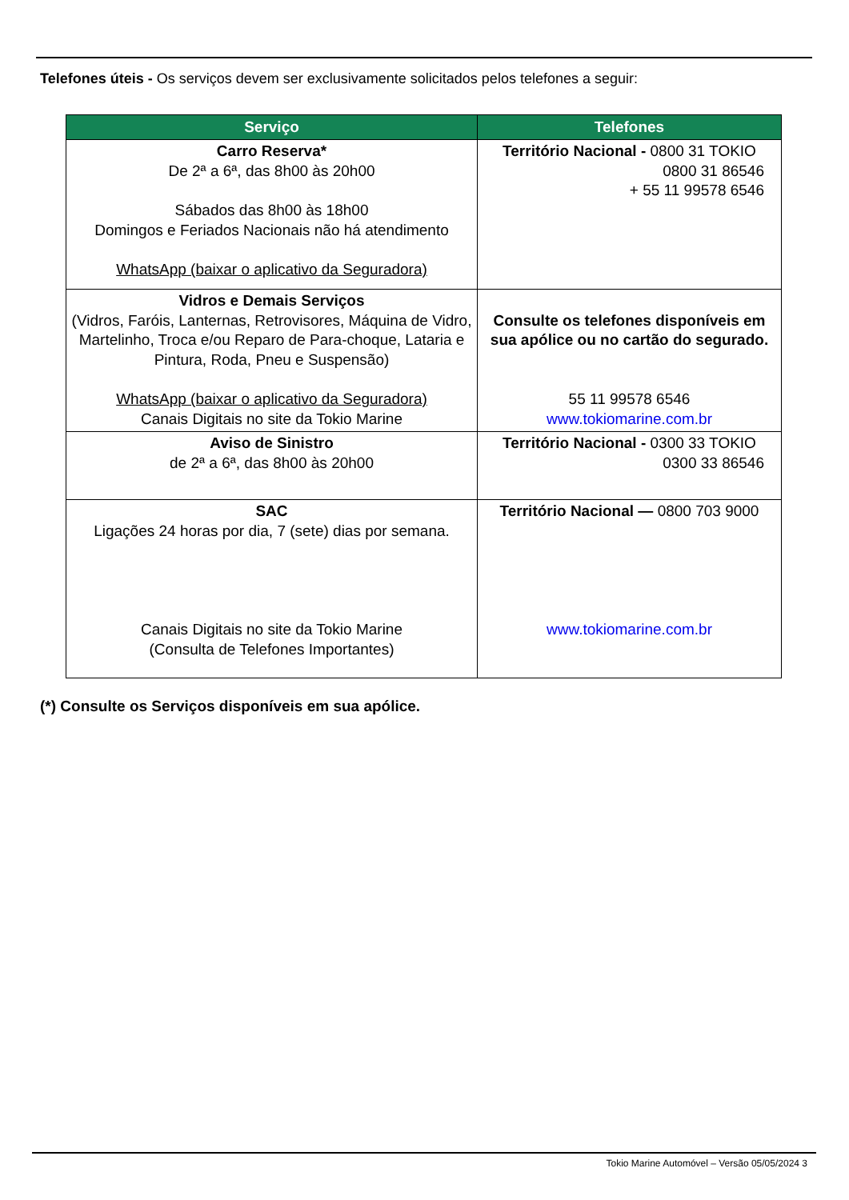Telefones úteis - Os serviços devem ser exclusivamente solicitados pelos telefones a seguir:
| Serviço | Telefones |
| --- | --- |
| Carro Reserva* De 2ª a 6ª, das 8h00 às 20h00 Sábados das 8h00 às 18h00 Domingos e Feriados Nacionais não há atendimento WhatsApp (baixar o aplicativo da Seguradora) | Território Nacional - 0800 31 TOKIO 0800 31 86546 + 55 11 99578 6546 |
| Vidros e Demais Serviços (Vidros, Faróis, Lanternas, Retrovisores, Máquina de Vidro, Martelinho, Troca e/ou Reparo de Para-choque, Lataria e Pintura, Roda, Pneu e Suspensão) WhatsApp (baixar o aplicativo da Seguradora) Canais Digitais no site da Tokio Marine | Consulte os telefones disponíveis em sua apólice ou no cartão do segurado. 55 11 99578 6546 www.tokiomarine.com.br |
| Aviso de Sinistro de 2ª a 6ª, das 8h00 às 20h00 | Território Nacional - 0300 33 TOKIO 0300 33 86546 |
| SAC Ligações 24 horas por dia, 7 (sete) dias por semana. Canais Digitais no site da Tokio Marine (Consulta de Telefones Importantes) | Território Nacional — 0800 703 9000 www.tokiomarine.com.br |
(*) Consulte os Serviços disponíveis em sua apólice.
Tokio Marine Automóvel – Versão 05/05/2024 3